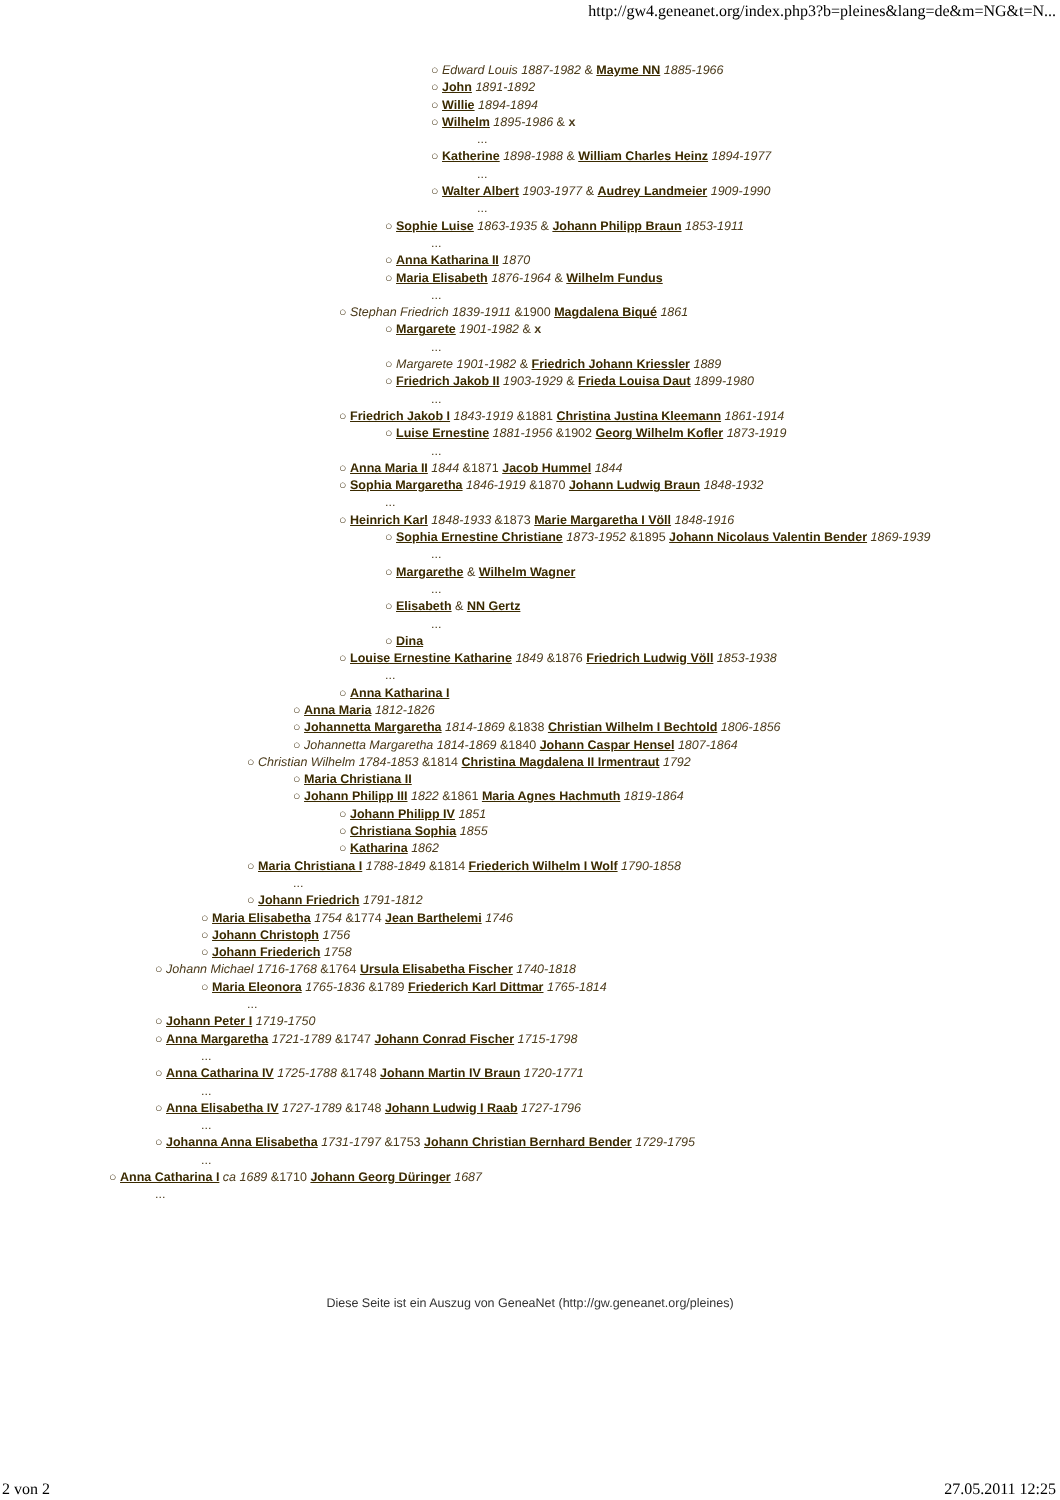http://gw4.geneanet.org/index.php3?b=pleines&lang=de&m=NG&t=N...
○ Edward Louis 1887-1982 & Mayme NN 1885-1966
○ John 1891-1892
○ Willie 1894-1894
○ Wilhelm 1895-1986 & x
...
○ Katherine 1898-1988 & William Charles Heinz 1894-1977
...
○ Walter Albert 1903-1977 & Audrey Landmeier 1909-1990
...
○ Sophie Luise 1863-1935 & Johann Philipp Braun 1853-1911
...
○ Anna Katharina II 1870
○ Maria Elisabeth 1876-1964 & Wilhelm Fundus
...
○ Stephan Friedrich 1839-1911 &1900 Magdalena Biqué 1861
○ Margarete 1901-1982 & x
...
○ Margarete 1901-1982 & Friedrich Johann Kriessler 1889
○ Friedrich Jakob II 1903-1929 & Frieda Louisa Daut 1899-1980
...
○ Friedrich Jakob I 1843-1919 &1881 Christina Justina Kleemann 1861-1914
○ Luise Ernestine 1881-1956 &1902 Georg Wilhelm Kofler 1873-1919
...
○ Anna Maria II 1844 &1871 Jacob Hummel 1844
○ Sophia Margaretha 1846-1919 &1870 Johann Ludwig Braun 1848-1932
...
○ Heinrich Karl 1848-1933 &1873 Marie Margaretha I Völl 1848-1916
○ Sophia Ernestine Christiane 1873-1952 &1895 Johann Nicolaus Valentin Bender 1869-1939
...
○ Margarethe & Wilhelm Wagner
...
○ Elisabeth & NN Gertz
...
○ Dina
○ Louise Ernestine Katharine 1849 &1876 Friedrich Ludwig Völl 1853-1938
...
○ Anna Katharina I
○ Anna Maria 1812-1826
○ Johannetta Margaretha 1814-1869 &1838 Christian Wilhelm I Bechtold 1806-1856
○ Johannetta Margaretha 1814-1869 &1840 Johann Caspar Hensel 1807-1864
○ Christian Wilhelm 1784-1853 &1814 Christina Magdalena II Irmentraut 1792
○ Maria Christiana II
○ Johann Philipp III 1822 &1861 Maria Agnes Hachmuth 1819-1864
○ Johann Philipp IV 1851
○ Christiana Sophia 1855
○ Katharina 1862
○ Maria Christiana I 1788-1849 &1814 Friederich Wilhelm I Wolf 1790-1858
...
○ Johann Friedrich 1791-1812
○ Maria Elisabetha 1754 &1774 Jean Barthelemi 1746
○ Johann Christoph 1756
○ Johann Friederich 1758
○ Johann Michael 1716-1768 &1764 Ursula Elisabetha Fischer 1740-1818
○ Maria Eleonora 1765-1836 &1789 Friederich Karl Dittmar 1765-1814
...
○ Johann Peter I 1719-1750
○ Anna Margaretha 1721-1789 &1747 Johann Conrad Fischer 1715-1798
...
○ Anna Catharina IV 1725-1788 &1748 Johann Martin IV Braun 1720-1771
...
○ Anna Elisabetha IV 1727-1789 &1748 Johann Ludwig I Raab 1727-1796
...
○ Johanna Anna Elisabetha 1731-1797 &1753 Johann Christian Bernhard Bender 1729-1795
...
○ Anna Catharina I ca 1689 &1710 Johann Georg Düringer 1687
...
Diese Seite ist ein Auszug von GeneaNet (http://gw.geneanet.org/pleines)
2 von 2 27.05.2011 12:25